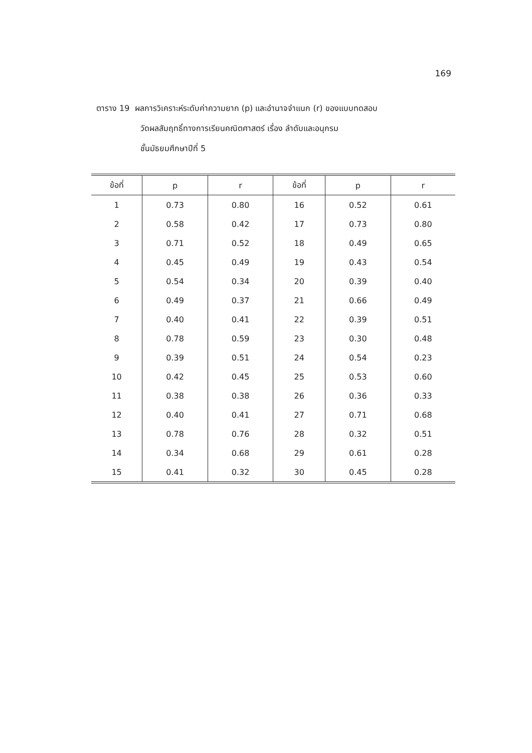169
ตาราง 19 ผลการวิเคราะห์ระดับค่าความยาก (p) และอำนาจจำแนก (r) ของแบบทดสอบ
วัดผลสัมฤทธิ์ทางการเรียนคณิตศาสตร์ เรื่อง ลำดับและอนุกรม
ชั้นมัธยมศึกษาปีที่ 5
| ข้อที่ | p | r | ข้อที่ | p | r |
| --- | --- | --- | --- | --- | --- |
| 1 | 0.73 | 0.80 | 16 | 0.52 | 0.61 |
| 2 | 0.58 | 0.42 | 17 | 0.73 | 0.80 |
| 3 | 0.71 | 0.52 | 18 | 0.49 | 0.65 |
| 4 | 0.45 | 0.49 | 19 | 0.43 | 0.54 |
| 5 | 0.54 | 0.34 | 20 | 0.39 | 0.40 |
| 6 | 0.49 | 0.37 | 21 | 0.66 | 0.49 |
| 7 | 0.40 | 0.41 | 22 | 0.39 | 0.51 |
| 8 | 0.78 | 0.59 | 23 | 0.30 | 0.48 |
| 9 | 0.39 | 0.51 | 24 | 0.54 | 0.23 |
| 10 | 0.42 | 0.45 | 25 | 0.53 | 0.60 |
| 11 | 0.38 | 0.38 | 26 | 0.36 | 0.33 |
| 12 | 0.40 | 0.41 | 27 | 0.71 | 0.68 |
| 13 | 0.78 | 0.76 | 28 | 0.32 | 0.51 |
| 14 | 0.34 | 0.68 | 29 | 0.61 | 0.28 |
| 15 | 0.41 | 0.32 | 30 | 0.45 | 0.28 |